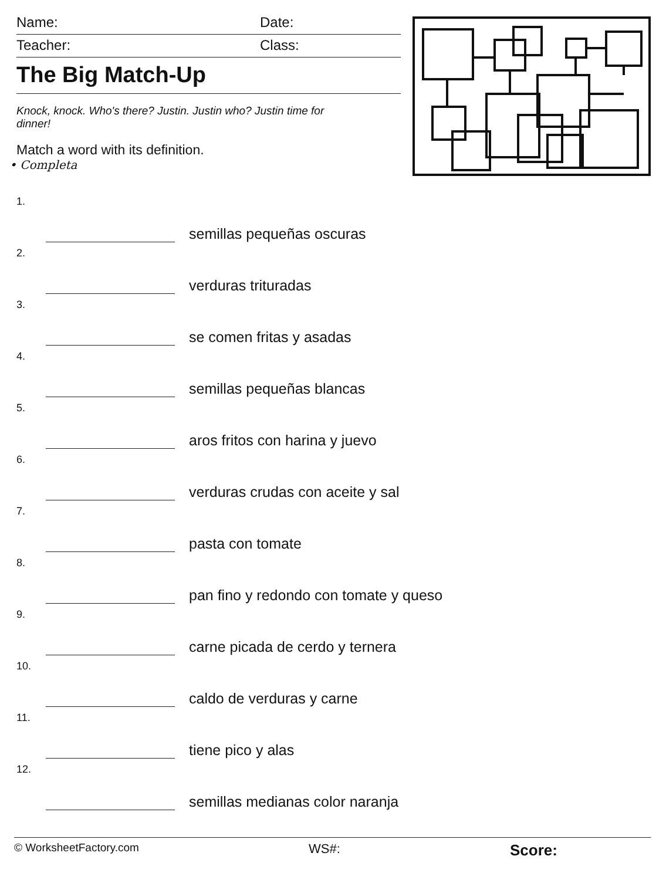Name: Date:
Teacher: Class:
The Big Match-Up
Knock, knock. Who's there? Justin. Justin who? Justin time for dinner!
Match a word with its definition.
• Completa
1. semillas pequeñas oscuras
2. verduras trituradas
3. se comen fritas y asadas
4. semillas pequeñas blancas
5. aros fritos con harina y juevo
6. verduras crudas con aceite y sal
7. pasta con tomate
8. pan fino y redondo con tomate y queso
9. carne picada de cerdo y ternera
10. caldo de verduras y carne
11. tiene pico y alas
12. semillas medianas color naranja
© WorksheetFactory.com WS#: Score: